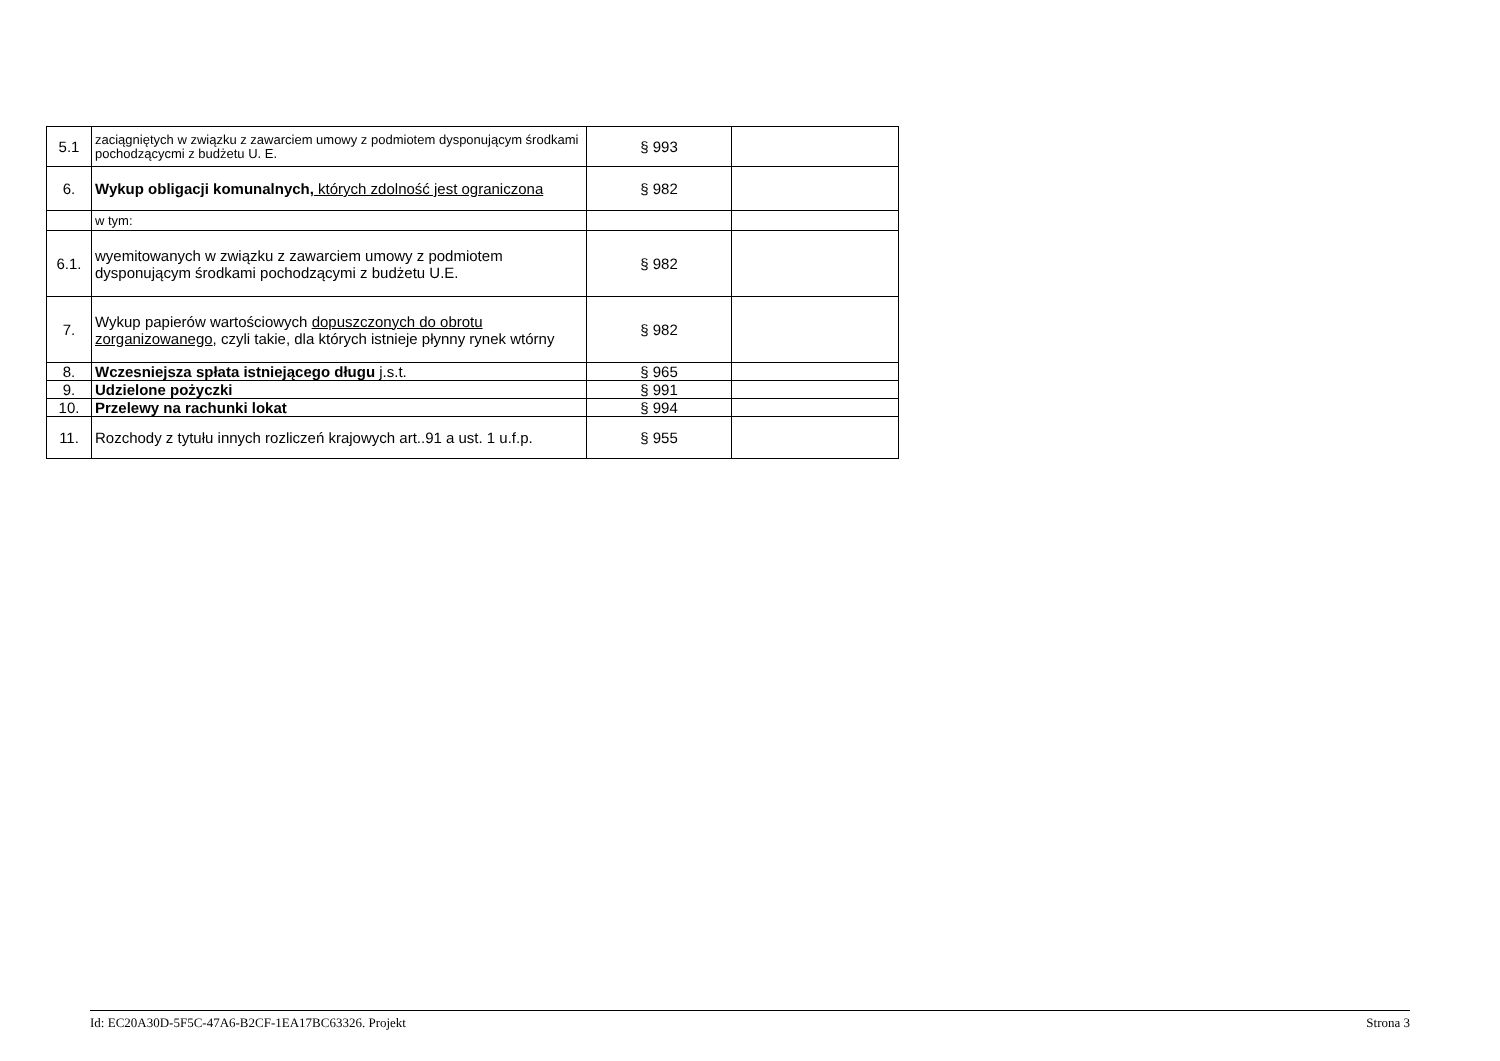| 5.1 | zaciągniętych w związku z zawarciem umowy z podmiotem dysponującym środkami pochodzącycmi z budżetu U. E. | § 993 | |
| 6. | Wykup obligacji komunalnych, których zdolność jest ograniczona | § 982 | |
| | w tym: | | |
| 6.1. | wyemitowanych w związku z zawarciem umowy z podmiotem dysponującym środkami pochodzącymi z budżetu U.E. | § 982 | |
| 7. | Wykup papierów wartościowych dopuszczonych do obrotu zorganizowanego , czyli takie, dla których istnieje płynny rynek wtórny | § 982 | |
| 8. | Wczesniejsza spłata istniejącego długu j.s.t. | § 965 | |
| 9. | Udzielone pożyczki | § 991 | |
| 10. | Przelewy na rachunki lokat | § 994 | |
| 11. | Rozchody z tytułu innych rozliczeń krajowych art..91 a ust. 1 u.f.p. | § 955 | |
Id: EC20A30D-5F5C-47A6-B2CF-1EA17BC63326. Projekt Strona 3